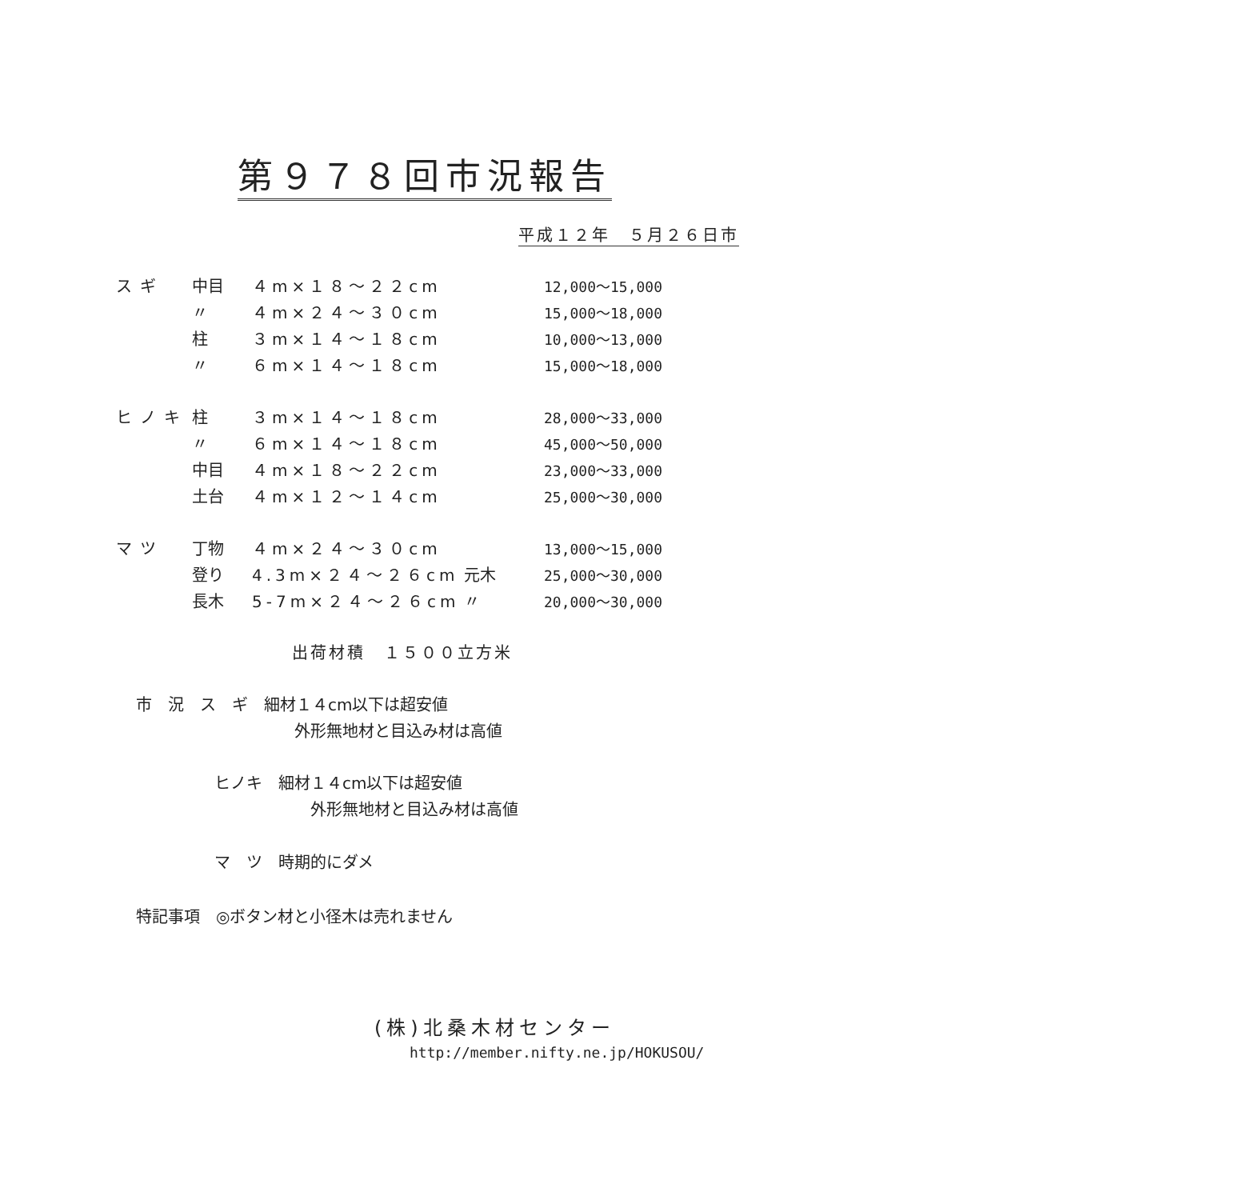第９７８回市況報告
平成１２年　５月２６日市
| スギ | 中目 | ４m×１８～２２cm | | 12,000～15,000 |
| | 〃 | ４m×２４～３０cm | | 15,000～18,000 |
| | 柱 | ３m×１４～１８cm | | 10,000～13,000 |
| | 〃 | ６m×１４～１８cm | | 15,000～18,000 |
| ヒノキ | 柱 | ３m×１４～１８cm | | 28,000～33,000 |
| | 〃 | ６m×１４～１８cm | | 45,000～50,000 |
| | 中目 | ４m×１８～２２cm | | 23,000～33,000 |
| | 土台 | ４m×１２～１４cm | | 25,000～30,000 |
| マツ | 丁物 | ４m×２４～３０cm | | 13,000～15,000 |
| | 登り | 4.3m×２４～２６cm | 元木 | 25,000～30,000 |
| | 長木 | 5-7m×２４～２６cm | 〃 | 20,000～30,000 |
出荷材積　１５００立方米
市　況　ス　ギ　細材１４cm以下は超安値
外形無地材と目込み材は高値
ヒノキ　細材１４cm以下は超安値
外形無地材と目込み材は高値
マ　ツ　時期的にダメ
特記事項　◎ボタン材と小径木は売れません
(株)北桑木材センター
http://member.nifty.ne.jp/HOKUSOU/